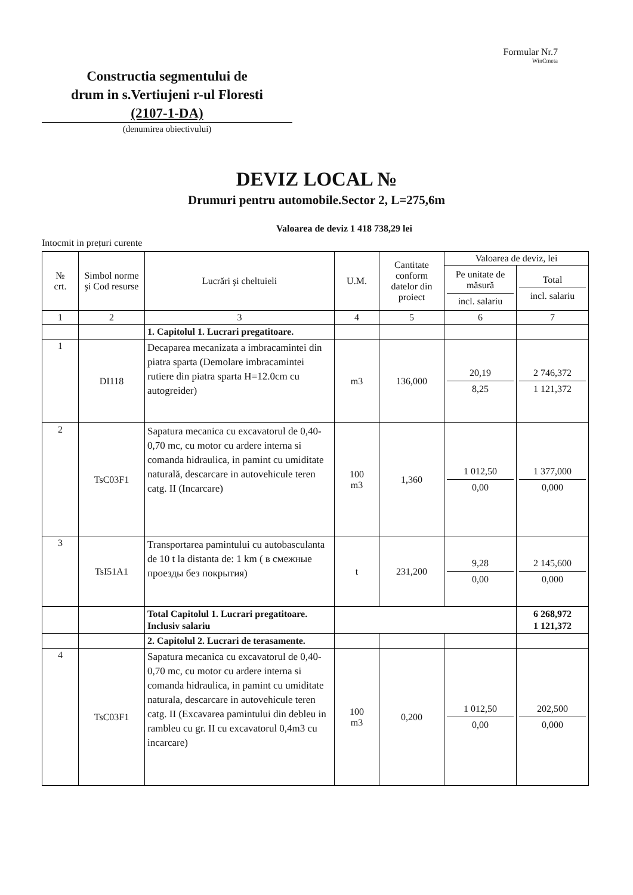Formular Nr.7
WinCmeta
Constructia segmentului de
drum in s.Vertiujeni r-ul Floresti
(2107-1-DA)
(denumirea obiectivului)
DEVIZ LOCAL №
Drumuri pentru automobile.Sector 2, L=275,6m
Valoarea de deviz 1 418 738,29 lei
Intocmit in prețuri curente
| № crt. | Simbol norme şi Cod resurse | Lucrări şi cheltuieli | U.M. | Cantitate conform datelor din proiect | Valoarea de deviz, lei | |
| --- | --- | --- | --- | --- | --- | --- |
| | | | | | Pe unitate de măsură incl. salariu | Total incl. salariu |
| 1 | 2 | 3 | 4 | 5 | 6 | 7 |
| | | 1. Capitolul 1. Lucrari pregatitoare. | | | | |
| 1 | DI118 | Decaparea mecanizata a imbracamintei din piatra sparta (Demolare imbracamintei rutiere din piatra sparta H=12.0cm cu autogreider) | m3 | 136,000 | 20,19 8,25 | 2 746,372 1 121,372 |
| 2 | TsC03F1 | Sapatura mecanica cu excavatorul de 0,40-0,70 mc, cu motor cu ardere interna si comanda hidraulica, in pamint cu umiditate naturală, descarcare in autovehicule teren catg. II (Incarcare) | 100 m3 | 1,360 | 1 012,50 0,00 | 1 377,000 0,000 |
| 3 | TsI51A1 | Transportarea pamintului cu autobasculanta de 10 t la distanta de: 1 km ( в смежные проезды без покрытия) | t | 231,200 | 9,28 0,00 | 2 145,600 0,000 |
| | | Total Capitolul 1. Lucrari pregatitoare. Inclusiv salariu | | | | 6 268,972 1 121,372 |
| | | 2. Capitolul 2. Lucrari de terasamente. | | | | |
| 4 | TsC03F1 | Sapatura mecanica cu excavatorul de 0,40-0,70 mc, cu motor cu ardere interna si comanda hidraulica, in pamint cu umiditate naturala, descarcare in autovehicule teren catg. II (Excavarea pamintului din debleu in rambleu cu gr. II cu excavatorul 0,4m3 cu incarcare) | 100 m3 | 0,200 | 1 012,50 0,00 | 202,500 0,000 |